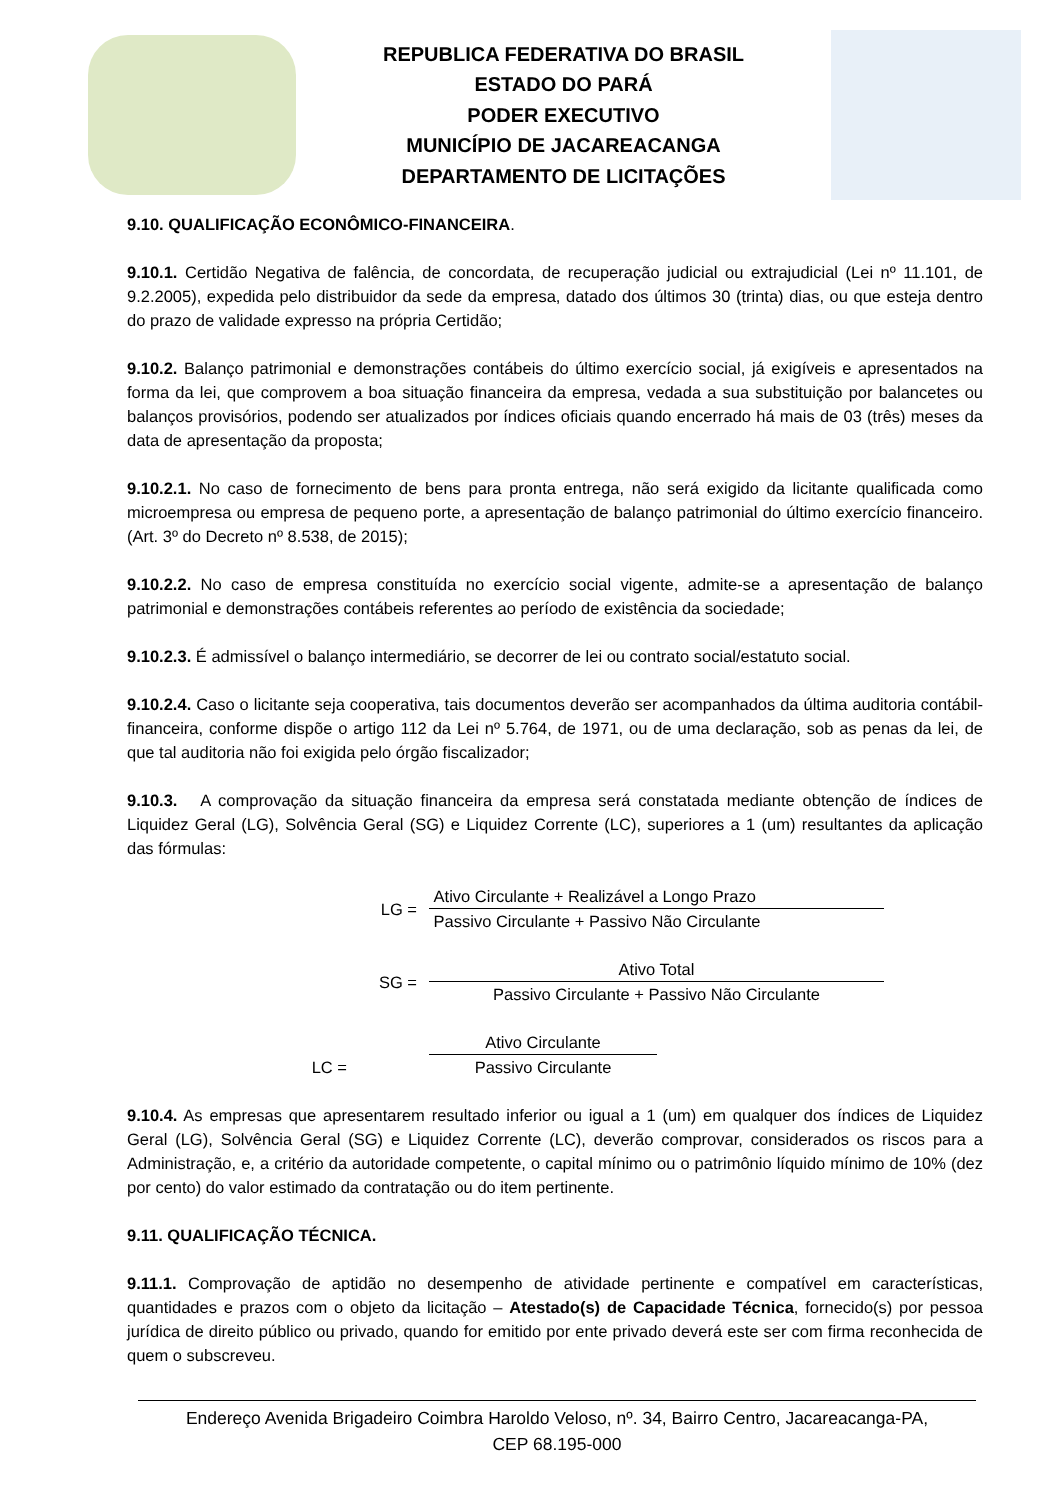REPUBLICA FEDERATIVA DO BRASIL
ESTADO DO PARÁ
PODER EXECUTIVO
MUNICÍPIO DE JACAREACANGA
DEPARTAMENTO DE LICITAÇÕES
9.10. QUALIFICAÇÃO ECONÔMICO-FINANCEIRA.
9.10.1. Certidão Negativa de falência, de concordata, de recuperação judicial ou extrajudicial (Lei nº 11.101, de 9.2.2005), expedida pelo distribuidor da sede da empresa, datado dos últimos 30 (trinta) dias, ou que esteja dentro do prazo de validade expresso na própria Certidão;
9.10.2. Balanço patrimonial e demonstrações contábeis do último exercício social, já exigíveis e apresentados na forma da lei, que comprovem a boa situação financeira da empresa, vedada a sua substituição por balancetes ou balanços provisórios, podendo ser atualizados por índices oficiais quando encerrado há mais de 03 (três) meses da data de apresentação da proposta;
9.10.2.1. No caso de fornecimento de bens para pronta entrega, não será exigido da licitante qualificada como microempresa ou empresa de pequeno porte, a apresentação de balanço patrimonial do último exercício financeiro. (Art. 3º do Decreto nº 8.538, de 2015);
9.10.2.2. No caso de empresa constituída no exercício social vigente, admite-se a apresentação de balanço patrimonial e demonstrações contábeis referentes ao período de existência da sociedade;
9.10.2.3. É admissível o balanço intermediário, se decorrer de lei ou contrato social/estatuto social.
9.10.2.4. Caso o licitante seja cooperativa, tais documentos deverão ser acompanhados da última auditoria contábil-financeira, conforme dispõe o artigo 112 da Lei nº 5.764, de 1971, ou de uma declaração, sob as penas da lei, de que tal auditoria não foi exigida pelo órgão fiscalizador;
9.10.3. A comprovação da situação financeira da empresa será constatada mediante obtenção de índices de Liquidez Geral (LG), Solvência Geral (SG) e Liquidez Corrente (LC), superiores a 1 (um) resultantes da aplicação das fórmulas:
LG =
Ativo Circulante + Realizável a Longo Prazo
Passivo Circulante + Passivo Não Circulante
SG =
Ativo Total
Passivo Circulante + Passivo Não Circulante
LC =
Ativo Circulante
Passivo Circulante
9.10.4. As empresas que apresentarem resultado inferior ou igual a 1 (um) em qualquer dos índices de Liquidez Geral (LG), Solvência Geral (SG) e Liquidez Corrente (LC), deverão comprovar, considerados os riscos para a Administração, e, a critério da autoridade competente, o capital mínimo ou o patrimônio líquido mínimo de 10% (dez por cento) do valor estimado da contratação ou do item pertinente.
9.11. QUALIFICAÇÃO TÉCNICA.
9.11.1. Comprovação de aptidão no desempenho de atividade pertinente e compatível em características, quantidades e prazos com o objeto da licitação – Atestado(s) de Capacidade Técnica, fornecido(s) por pessoa jurídica de direito público ou privado, quando for emitido por ente privado deverá este ser com firma reconhecida de quem o subscreveu.
Endereço Avenida Brigadeiro Coimbra Haroldo Veloso, nº. 34, Bairro Centro, Jacareacanga-PA,
CEP 68.195-000